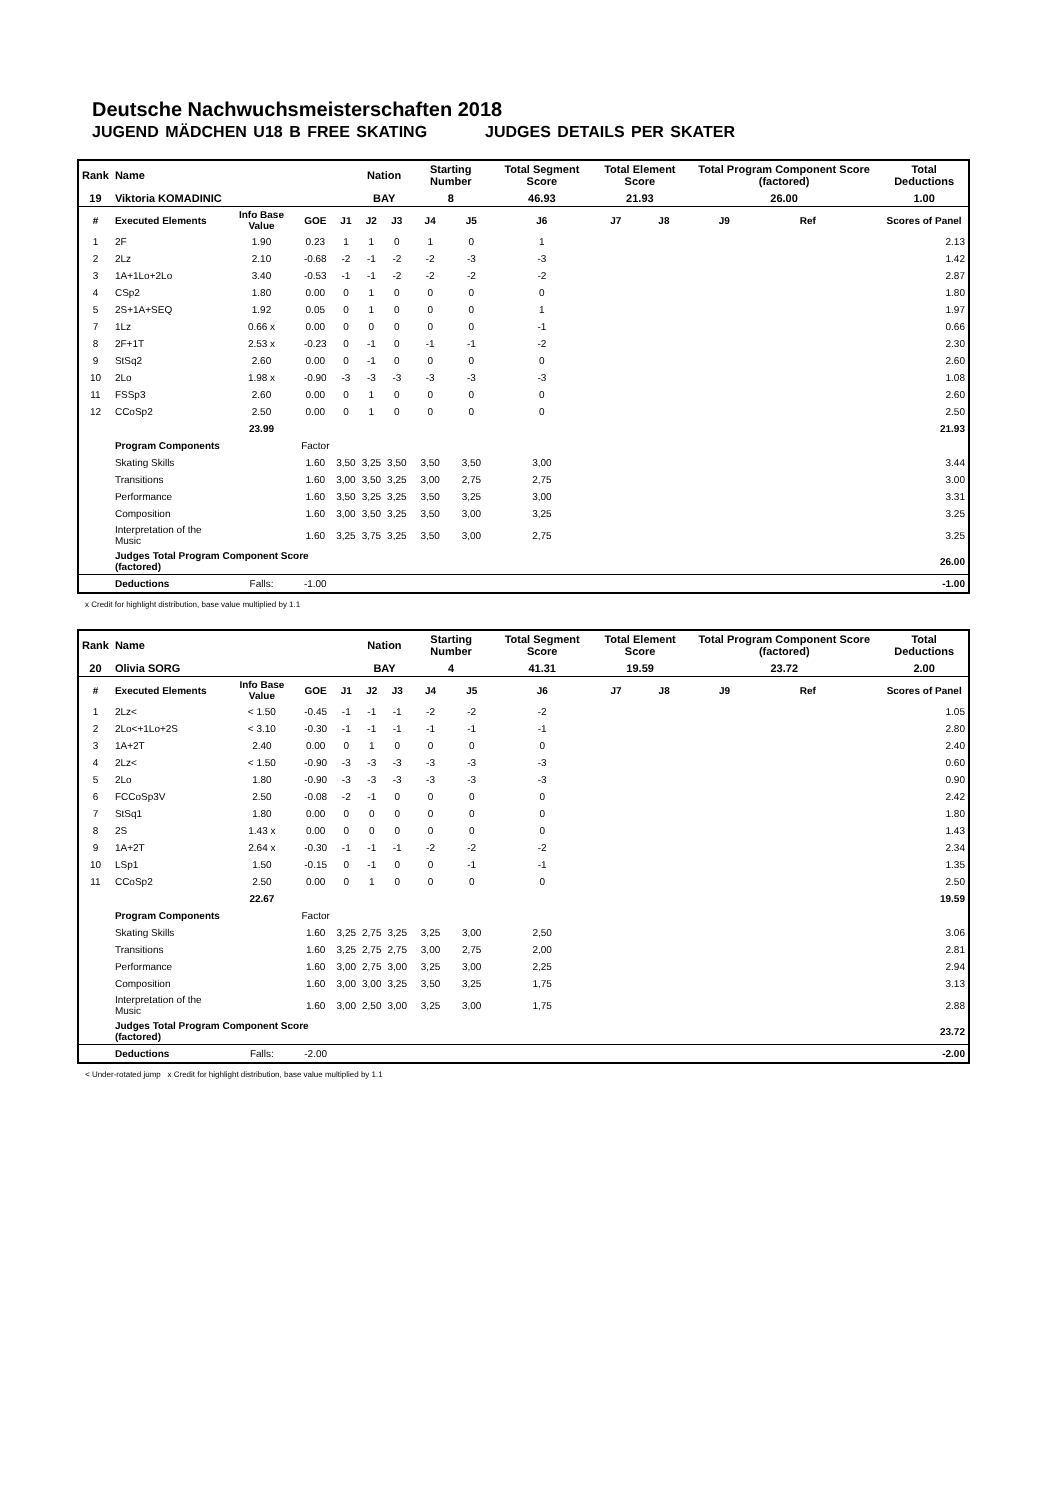Deutsche Nachwuchsmeisterschaften 2018
JUGEND MÄDCHEN U18 B FREE SKATING JUDGES DETAILS PER SKATER
| Rank | Name | | | | Nation | | Starting Number | | Total Segment Score | Total Element Score | | Total Program Component Score (factored) | | | Total Deductions |
| 19 | Viktoria KOMADINIC | | | | BAY | | 8 | | 46.93 | 21.93 | | 26.00 | | | 1.00 |
| # | Executed Elements | Info Base Value | GOE | J1 | J2 | J3 | J4 | J5 | J6 | J7 | J8 | J9 | Ref | | Scores of Panel |
| 1 | 2F | 1.90 | 0.23 | 1 | 1 | 0 | 1 | 0 | 1 | | | | | | 2.13 |
| 2 | 2Lz | 2.10 | -0.68 | -2 | -1 | -2 | -2 | -3 | -3 | | | | | | 1.42 |
| 3 | 1A+1Lo+2Lo | 3.40 | -0.53 | -1 | -1 | -2 | -2 | -2 | -2 | | | | | | 2.87 |
| 4 | CSp2 | 1.80 | 0.00 | 0 | 1 | 0 | 0 | 0 | 0 | | | | | | 1.80 |
| 5 | 2S+1A+SEQ | 1.92 | 0.05 | 0 | 1 | 0 | 0 | 0 | 1 | | | | | | 1.97 |
| 7 | 1Lz | 0.66 x | 0.00 | 0 | 0 | 0 | 0 | 0 | -1 | | | | | | 0.66 |
| 8 | 2F+1T | 2.53 x | -0.23 | 0 | -1 | 0 | -1 | -1 | -2 | | | | | | 2.30 |
| 9 | StSq2 | 2.60 | 0.00 | 0 | -1 | 0 | 0 | 0 | 0 | | | | | | 2.60 |
| 10 | 2Lo | 1.98 x | -0.90 | -3 | -3 | -3 | -3 | -3 | -3 | | | | | | 1.08 |
| 11 | FSSp3 | 2.60 | 0.00 | 0 | 1 | 0 | 0 | 0 | 0 | | | | | | 2.60 |
| 12 | CCoSp2 | 2.50 | 0.00 | 0 | 1 | 0 | 0 | 0 | 0 | | | | | | 2.50 |
| | | 23.99 | | | | | | | | | | | | | 21.93 |
| | Program Components | | Factor | | | | | | | | | | | | |
| | Skating Skills | | 1.60 | 3,50 | 3,25 | 3,50 | 3,50 | 3,50 | 3,00 | | | | | | 3.44 |
| | Transitions | | 1.60 | 3,00 | 3,50 | 3,25 | 3,00 | 2,75 | 2,75 | | | | | | 3.00 |
| | Performance | | 1.60 | 3,50 | 3,25 | 3,25 | 3,50 | 3,25 | 3,00 | | | | | | 3.31 |
| | Composition | | 1.60 | 3,00 | 3,50 | 3,25 | 3,50 | 3,00 | 3,25 | | | | | | 3.25 |
| | Interpretation of the Music | | 1.60 | 3,25 | 3,75 | 3,25 | 3,50 | 3,00 | 2,75 | | | | | | 3.25 |
| | Judges Total Program Component Score (factored) | | | | | | | | | | | | | | 26.00 |
| | Deductions | Falls: | -1.00 | | | | | | | | | | | | -1.00 |
x Credit for highlight distribution, base value multiplied by 1.1
| Rank | Name | | | | Nation | | Starting Number | | Total Segment Score | Total Element Score | | Total Program Component Score (factored) | | | Total Deductions |
| 20 | Olivia SORG | | | | BAY | | 4 | | 41.31 | 19.59 | | 23.72 | | | 2.00 |
| # | Executed Elements | Info Base Value | GOE | J1 | J2 | J3 | J4 | J5 | J6 | J7 | J8 | J9 | Ref | | Scores of Panel |
| 1 | 2Lz< | < 1.50 | -0.45 | -1 | -1 | -1 | -2 | -2 | -2 | | | | | | 1.05 |
| 2 | 2Lo<+1Lo+2S | < 3.10 | -0.30 | -1 | -1 | -1 | -1 | -1 | -1 | | | | | | 2.80 |
| 3 | 1A+2T | 2.40 | 0.00 | 0 | 1 | 0 | 0 | 0 | 0 | | | | | | 2.40 |
| 4 | 2Lz< | < 1.50 | -0.90 | -3 | -3 | -3 | -3 | -3 | -3 | | | | | | 0.60 |
| 5 | 2Lo | 1.80 | -0.90 | -3 | -3 | -3 | -3 | -3 | -3 | | | | | | 0.90 |
| 6 | FCCoSp3V | 2.50 | -0.08 | -2 | -1 | 0 | 0 | 0 | 0 | | | | | | 2.42 |
| 7 | StSq1 | 1.80 | 0.00 | 0 | 0 | 0 | 0 | 0 | 0 | | | | | | 1.80 |
| 8 | 2S | 1.43 x | 0.00 | 0 | 0 | 0 | 0 | 0 | 0 | | | | | | 1.43 |
| 9 | 1A+2T | 2.64 x | -0.30 | -1 | -1 | -1 | -2 | -2 | -2 | | | | | | 2.34 |
| 10 | LSp1 | 1.50 | -0.15 | 0 | -1 | 0 | 0 | -1 | -1 | | | | | | 1.35 |
| 11 | CCoSp2 | 2.50 | 0.00 | 0 | 1 | 0 | 0 | 0 | 0 | | | | | | 2.50 |
| | | 22.67 | | | | | | | | | | | | | 19.59 |
| | Program Components | | Factor | | | | | | | | | | | | |
| | Skating Skills | | 1.60 | 3,25 | 2,75 | 3,25 | 3,25 | 3,00 | 2,50 | | | | | | 3.06 |
| | Transitions | | 1.60 | 3,25 | 2,75 | 2,75 | 3,00 | 2,75 | 2,00 | | | | | | 2.81 |
| | Performance | | 1.60 | 3,00 | 2,75 | 3,00 | 3,25 | 3,00 | 2,25 | | | | | | 2.94 |
| | Composition | | 1.60 | 3,00 | 3,00 | 3,25 | 3,50 | 3,25 | 1,75 | | | | | | 3.13 |
| | Interpretation of the Music | | 1.60 | 3,00 | 2,50 | 3,00 | 3,25 | 3,00 | 1,75 | | | | | | 2.88 |
| | Judges Total Program Component Score (factored) | | | | | | | | | | | | | | 23.72 |
| | Deductions | Falls: | -2.00 | | | | | | | | | | | | -2.00 |
< Under-rotated jump x Credit for highlight distribution, base value multiplied by 1.1